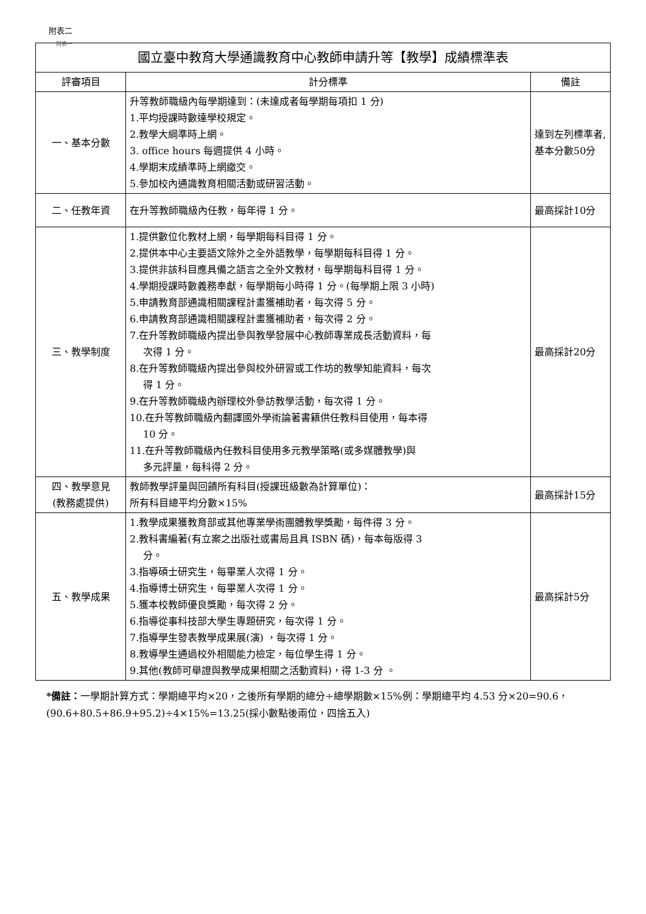附表二
附表一
| 國立臺中教育大學通識教育中心教師申請升等【教學】成績標準表 | | |
| 評審項目 | 計分標準 | 備註 |
| 一、基本分數 | 升等教師職級內每學期達到：(未達成者每學期每項扣 1 分) 1.平均授課時數達學校規定。 2.教學大綱準時上網。 3. office hours 每週提供 4 小時。 4.學期末成績準時上網繳交。 5.參加校內通識教育相關活動或研習活動。 | 達到左列標準者,基本分數50分 |
| 二、任教年資 | 在升等教師職級內任教，每年得 1 分。 | 最高採計10分 |
| 三、教學制度 | 1.提供數位化教材上網，每學期每科目得 1 分。 2.提供本中心主要語文除外之全外語教學，每學期每科目得 1 分。 3.提供非該科目應具備之語言之全外文教材，每學期每科目得 1 分。 4.學期授課時數義務奉獻，每學期每小時得 1 分。(每學期上限 3 小時) 5.申請教育部通識相關課程計畫獲補助者，每次得 5 分。 6.申請教育部通識相關課程計畫獲補助者，每次得 2 分。 7.在升等教師職級內提出參與教學發展中心教師專業成長活動資料，每 次得 1 分。 8.在升等教師職級內提出參與校外研習或工作坊的教學知能資料，每次 得 1 分。 9.在升等教師職級內辦理校外參訪教學活動，每次得 1 分。 10.在升等教師職級內翻譯國外學術論著書籍供任教科目使用，每本得 10 分。 11.在升等教師職級內任教科目使用多元教學策略(或多媒體教學)與 多元評量，每科得 2 分。 | 最高採計20分 |
| 四、教學意見 (教務處提供) | 教師教學評量與回饋所有科目(授課班級數為計算單位)： 所有科目總平均分數×15% | 最高採計15分 |
| 五、教學成果 | 1.教學成果獲教育部或其他專業學術團體教學獎勵，每件得 3 分。 2.教科書編著(有立案之出版社或書局且具 ISBN 碼)，每本每版得 3 分。 3.指導碩士研究生，每畢業人次得 1 分。 4.指導博士研究生，每畢業人次得 1 分。 5.獲本校教師優良獎勵，每次得 2 分。 6.指導從事科技部大學生專題研究，每次得 1 分。 7.指導學生發表教學成果展(演) ，每次得 1 分。 8.教導學生通過校外相關能力檢定，每位學生得 1 分。 9.其他(教師可舉證與教學成果相關之活動資料)，得 1-3 分 。 | 最高採計5分 |
*備註：一學期計算方式：學期總平均×20，之後所有學期的總分÷總學期數×15%例：學期總平均 4.53 分×20=90.6，(90.6+80.5+86.9+95.2)÷4×15%=13.25(採小數點後兩位，四捨五入)